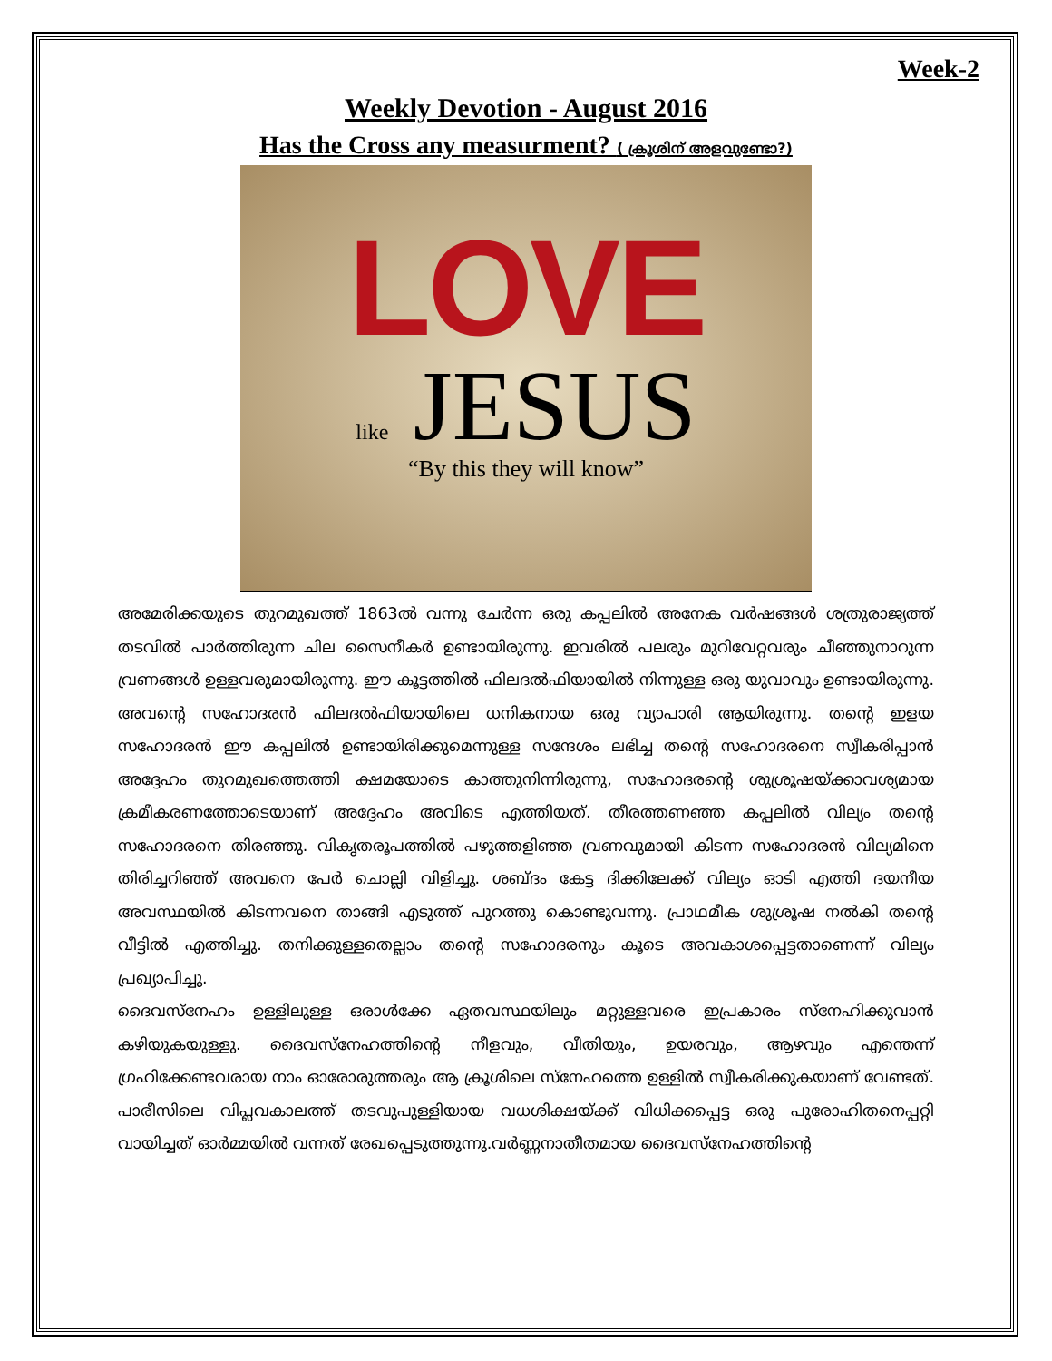Week-2
Weekly Devotion - August 2016
Has the Cross any measurment? ( ക്രൂശിന് അളവുണ്ടോ?)
LOVE
like JESUS
“By this they will know”
അമേരിക്കയുടെ തുറമുഖത്ത് 1863ൽ വന്നു ചേർന്ന ഒരു കപ്പലിൽ അനേക വർഷങ്ങൾ ശത്രുരാജ്യത്ത് തടവിൽ പാർത്തിരുന്ന ചില സൈനീകർ ഉണ്ടായിരുന്നു. ഇവരിൽ പലരും മുറിവേറ്റവരും ചീഞ്ഞുനാറുന്ന വ്രണങ്ങൾ ഉള്ളവരുമായിരുന്നു. ഈ കൂട്ടത്തിൽ ഫിലദൽഫിയായിൽ നിന്നുള്ള ഒരു യുവാവും ഉണ്ടായിരുന്നു. അവന്റെ സഹോദരൻ ഫിലദൽഫിയായിലെ ധനികനായ ഒരു വ്യാപാരി ആയിരുന്നു. തന്റെ ഇളയ സഹോദരൻ ഈ കപ്പലിൽ ഉണ്ടായിരിക്കുമെന്നുള്ള സന്ദേശം ലഭിച്ച തന്റെ സഹോദരനെ സ്വീകരിപ്പാൻ അദ്ദേഹം തുറമുഖത്തെത്തി ക്ഷമയോടെ കാത്തുനിന്നിരുന്നു, സഹോദരന്റെ ശുശ്രൂഷയ്ക്കാവശ്യമായ ക്രമീകരണത്തോടെയാണ് അദ്ദേഹം അവിടെ എത്തിയത്. തീരത്തണഞ്ഞ കപ്പലിൽ വില്യം തന്റെ സഹോദരനെ തിരഞ്ഞു. വികൃതരൂപത്തിൽ പഴുത്തളിഞ്ഞ വ്രണവുമായി കിടന്ന സഹോദരൻ വില്യമിനെ തിരിച്ചറിഞ്ഞ് അവനെ പേർ ചൊല്ലി വിളിച്ചു. ശബ്ദം കേട്ട ദിക്കിലേക്ക് വില്യം ഓടി എത്തി ദയനീയ അവസ്ഥയിൽ കിടന്നവനെ താങ്ങി എടുത്ത് പുറത്തു കൊണ്ടുവന്നു. പ്രാഥമീക ശുശ്രൂഷ നൽകി തന്റെ വീട്ടിൽ എത്തിച്ചു. തനിക്കുള്ളതെല്ലാം തന്റെ സഹോദരനും കൂടെ അവകാശപ്പെട്ടതാണെന്ന് വില്യം പ്രഖ്യാപിച്ചു.
ദൈവസ്നേഹം ഉള്ളിലുള്ള ഒരാൾക്കേ ഏതവസ്ഥയിലും മറ്റുള്ളവരെ ഇപ്രകാരം സ്നേഹിക്കുവാൻ കഴിയുകയുള്ളു. ദൈവസ്നേഹത്തിന്റെ നീളവും, വീതിയും, ഉയരവും, ആഴവും എന്തെന്ന് ഗ്രഹിക്കേണ്ടവരായ നാം ഓരോരുത്തരും ആ ക്രൂശിലെ സ്നേഹത്തെ ഉള്ളിൽ സ്വീകരിക്കുകയാണ് വേണ്ടത്. പാരീസിലെ വിപ്ലവകാലത്ത് തടവുപുള്ളിയായ വധശിക്ഷയ്ക്ക് വിധിക്കപ്പെട്ട ഒരു പുരോഹിതനെപ്പറ്റി വായിച്ചത് ഓർമ്മയിൽ വന്നത് രേഖപ്പെടുത്തുന്നു.വർണ്ണനാതീതമായ ദൈവസ്നേഹത്തിന്റെ